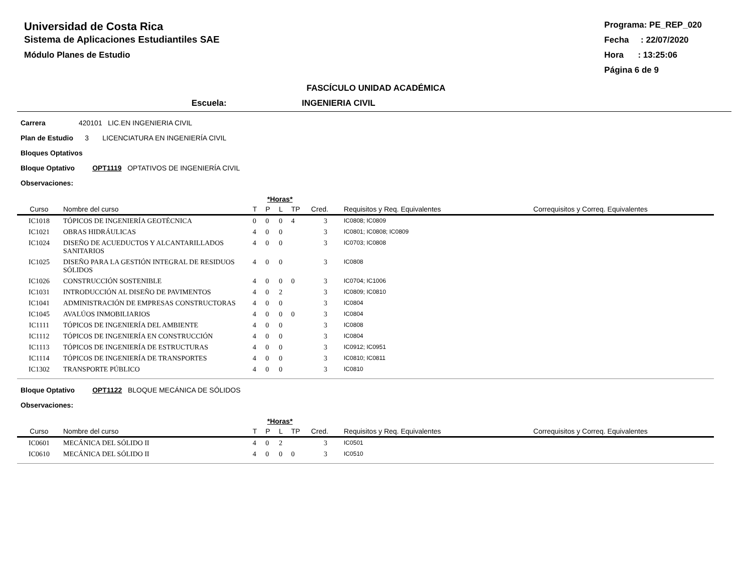Universidad de Costa Rica
Sistema de Aplicaciones Estudiantiles SAE
Módulo Planes de Estudio
Programa: PE_REP_020
Fecha : 22/07/2020
Hora : 13:25:06
Página 6 de 9
FASCÍCULO UNIDAD ACADÉMICA
Escuela: INGENIERIA CIVIL
Carrera 420101 LIC.EN INGENIERIA CIVIL
Plan de Estudio 3 LICENCIATURA EN INGENIERÍA CIVIL
Bloques Optativos
Bloque Optativo OPT1119 OPTATIVOS DE INGENIERÍA CIVIL
Observaciones:
| | | *Horas* | | | | | | |
| --- | --- | --- | --- | --- | --- | --- | --- | --- |
| Curso | Nombre del curso | T | P | L | TP | Cred. | Requisitos y Req. Equivalentes | Correquisitos y Correq. Equivalentes |
| IC1018 | TÓPICOS DE INGENIERÍA GEOTÉCNICA | 0 | 0 | 0 | 4 | 3 | IC0808; IC0809 | |
| IC1021 | OBRAS HIDRÁULICAS | 4 | 0 | 0 | | 3 | IC0801; IC0808; IC0809 | |
| IC1024 | DISEÑO DE ACUEDUCTOS Y ALCANTARILLADOS SANITARIOS | 4 | 0 | 0 | | 3 | IC0703; IC0808 | |
| IC1025 | DISEÑO PARA LA GESTIÓN INTEGRAL DE RESIDUOS SÓLIDOS | 4 | 0 | 0 | | 3 | IC0808 | |
| IC1026 | CONSTRUCCIÓN SOSTENIBLE | 4 | 0 | 0 | 0 | 3 | IC0704; IC1006 | |
| IC1031 | INTRODUCCIÓN AL DISEÑO DE PAVIMENTOS | 4 | 0 | 2 | | 3 | IC0809; IC0810 | |
| IC1041 | ADMINISTRACIÓN DE EMPRESAS CONSTRUCTORAS | 4 | 0 | 0 | | 3 | IC0804 | |
| IC1045 | AVALÚOS INMOBILIARIOS | 4 | 0 | 0 | 0 | 3 | IC0804 | |
| IC1111 | TÓPICOS DE INGENIERÍA DEL AMBIENTE | 4 | 0 | 0 | | 3 | IC0808 | |
| IC1112 | TÓPICOS DE INGENIERÍA EN CONSTRUCCIÓN | 4 | 0 | 0 | | 3 | IC0804 | |
| IC1113 | TÓPICOS DE INGENIERÍA DE ESTRUCTURAS | 4 | 0 | 0 | | 3 | IC0912; IC0951 | |
| IC1114 | TÓPICOS DE INGENIERÍA DE TRANSPORTES | 4 | 0 | 0 | | 3 | IC0810; IC0811 | |
| IC1302 | TRANSPORTE PÚBLICO | 4 | 0 | 0 | | 3 | IC0810 | |
Bloque Optativo OPT1122 BLOQUE MECÁNICA DE SÓLIDOS
Observaciones:
| | | *Horas* | | | | | | |
| --- | --- | --- | --- | --- | --- | --- | --- | --- |
| Curso | Nombre del curso | T | P | L | TP | Cred. | Requisitos y Req. Equivalentes | Correquisitos y Correq. Equivalentes |
| IC0601 | MECÁNICA DEL SÓLIDO II | 4 | 0 | 2 | | 3 | IC0501 | |
| IC0610 | MECÁNICA DEL SÓLIDO II | 4 | 0 | 0 | 0 | 3 | IC0510 | |